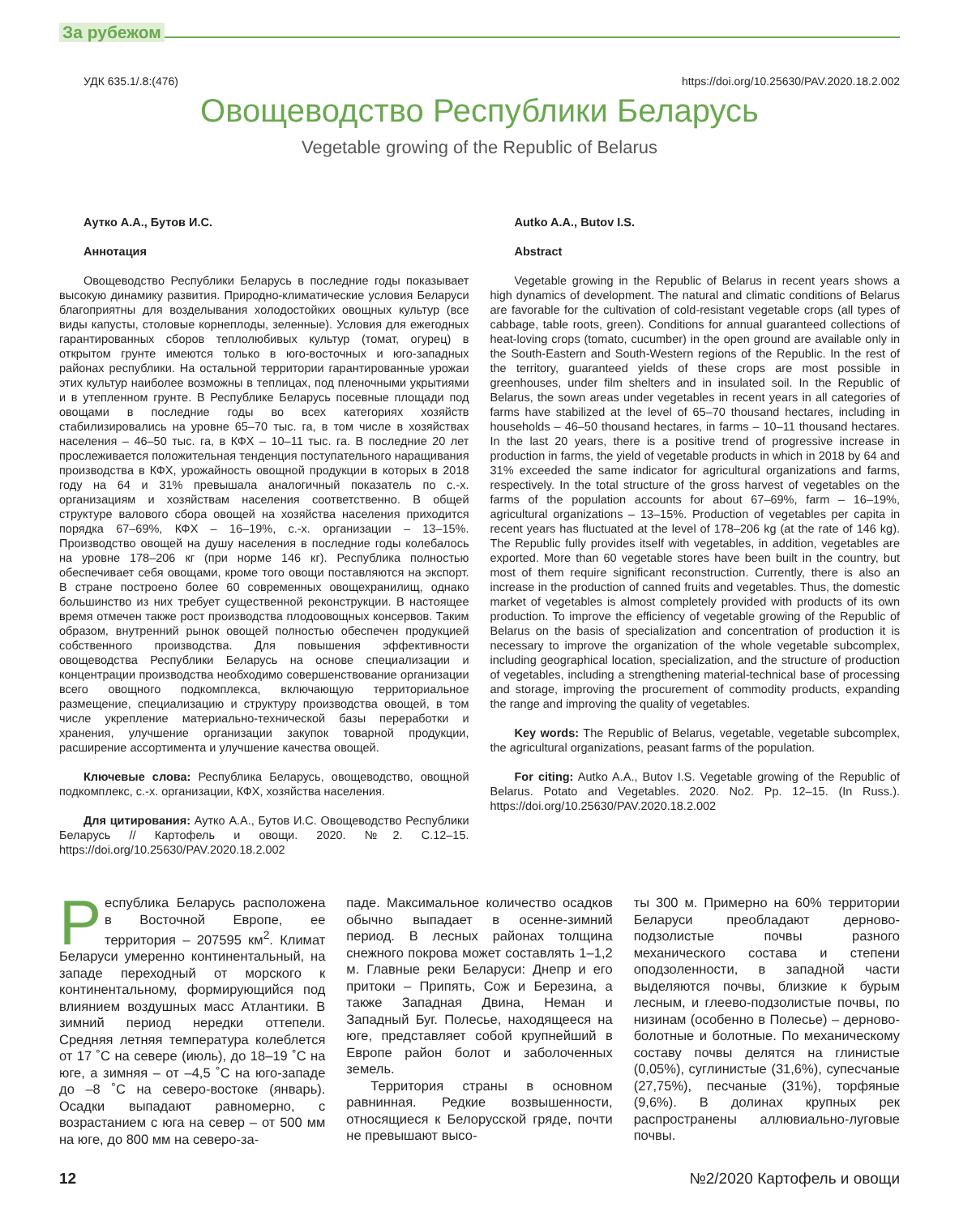За рубежом
УДК 635.1/.8:(476) https://doi.org/10.25630/PAV.2020.18.2.002
Овощеводство Республики Беларусь
Vegetable growing of the Republic of Belarus
Аутко А.А., Бутов И.С.
Аннотация
Овощеводство Республики Беларусь в последние годы показывает высокую динамику развития. Природно-климатические условия Беларуси благоприятны для возделывания холодостойких овощных культур (все виды капусты, столовые корнеплоды, зеленные). Условия для ежегодных гарантированных сборов теплолюбивых культур (томат, огурец) в открытом грунте имеются только в юго-восточных и юго-западных районах республики. На остальной территории гарантированные урожаи этих культур наиболее возможны в теплицах, под пленочными укрытиями и в утепленном грунте. В Республике Беларусь посевные площади под овощами в последние годы во всех категориях хозяйств стабилизировались на уровне 65–70 тыс. га, в том числе в хозяйствах населения – 46–50 тыс. га, в КФХ – 10–11 тыс. га. В последние 20 лет прослеживается положительная тенденция поступательного наращивания производства в КФХ, урожайность овощной продукции в которых в 2018 году на 64 и 31% превышала аналогичный показатель по с.-х. организациям и хозяйствам населения соответственно. В общей структуре валового сбора овощей на хозяйства населения приходится порядка 67–69%, КФХ – 16–19%, с.-х. организации – 13–15%. Производство овощей на душу населения в последние годы колебалось на уровне 178–206 кг (при норме 146 кг). Республика полностью обеспечивает себя овощами, кроме того овощи поставляются на экспорт. В стране построено более 60 современных овощехранилищ, однако большинство из них требует существенной реконструкции. В настоящее время отмечен также рост производства плодоовощных консервов. Таким образом, внутренний рынок овощей полностью обеспечен продукцией собственного производства. Для повышения эффективности овощеводства Республики Беларусь на основе специализации и концентрации производства необходимо совершенствование организации всего овощного подкомплекса, включающую территориальное размещение, специализацию и структуру производства овощей, в том числе укрепление материально-технической базы переработки и хранения, улучшение организации закупок товарной продукции, расширение ассортимента и улучшение качества овощей.
Ключевые слова: Республика Беларусь, овощеводство, овощной подкомплекс, с.-х. организации, КФХ, хозяйства населения.
Для цитирования: Аутко А.А., Бутов И.С. Овощеводство Республики Беларусь // Картофель и овощи. 2020. №2. С.12–15. https://doi.org/10.25630/PAV.2020.18.2.002
Autko A.A., Butov I.S.
Abstract
Vegetable growing in the Republic of Belarus in recent years shows a high dynamics of development. The natural and climatic conditions of Belarus are favorable for the cultivation of cold-resistant vegetable crops (all types of cabbage, table roots, green). Conditions for annual guaranteed collections of heat-loving crops (tomato, cucumber) in the open ground are available only in the South-Eastern and South-Western regions of the Republic. In the rest of the territory, guaranteed yields of these crops are most possible in greenhouses, under film shelters and in insulated soil. In the Republic of Belarus, the sown areas under vegetables in recent years in all categories of farms have stabilized at the level of 65–70 thousand hectares, including in households – 46–50 thousand hectares, in farms – 10–11 thousand hectares. In the last 20 years, there is a positive trend of progressive increase in production in farms, the yield of vegetable products in which in 2018 by 64 and 31% exceeded the same indicator for agricultural organizations and farms, respectively. In the total structure of the gross harvest of vegetables on the farms of the population accounts for about 67–69%, farm – 16–19%, agricultural organizations – 13–15%. Production of vegetables per capita in recent years has fluctuated at the level of 178–206 kg (at the rate of 146 kg). The Republic fully provides itself with vegetables, in addition, vegetables are exported. More than 60 vegetable stores have been built in the country, but most of them require significant reconstruction. Currently, there is also an increase in the production of canned fruits and vegetables. Thus, the domestic market of vegetables is almost completely provided with products of its own production. To improve the efficiency of vegetable growing of the Republic of Belarus on the basis of specialization and concentration of production it is necessary to improve the organization of the whole vegetable subcomplex, including geographical location, specialization, and the structure of production of vegetables, including a strengthening material-technical base of processing and storage, improving the procurement of commodity products, expanding the range and improving the quality of vegetables.
Key words: The Republic of Belarus, vegetable, vegetable subcomplex, the agricultural organizations, peasant farms of the population.
For citing: Autko A.A., Butov I.S. Vegetable growing of the Republic of Belarus. Potato and Vegetables. 2020. No2. Pp. 12–15. (In Russ.). https://doi.org/10.25630/PAV.2020.18.2.002
Республика Беларусь расположена в Восточной Европе, ее территория – 207595 км<sup>2</sup>. Климат Беларуси умеренно континентальный, на западе переходный от морского к континентальному, формирующийся под влиянием воздушных масс Атлантики. В зимний период нередки оттепели. Средняя летняя температура колеблется от 17 ˚С на севере (июль), до 18–19 ˚С на юге, а зимняя – от –4,5 ˚С на юго-западе до –8 ˚С на северо-востоке (январь). Осадки выпадают равномерно, с возрастанием с юга на север – от 500 мм на юге, до 800 мм на северо-за-
паде. Максимальное количество осадков обычно выпадает в осенне-зимний период. В лесных районах толщина снежного покрова может составлять 1–1,2 м. Главные реки Беларуси: Днепр и его притоки – Припять, Сож и Березина, а также Западная Двина, Неман и Западный Буг. Полесье, находящееся на юге, представляет собой крупнейший в Европе район болот и заболоченных земель.
Территория страны в основном равнинная. Редкие возвышенности, относящиеся к Белорусской гряде, почти не превышают высо-
ты 300 м. Примерно на 60% территории Беларуси преобладают дерново-подзолистые почвы разного механического состава и степени оподзоленности, в западной части выделяются почвы, близкие к бурым лесным, и глеево-подзолистые почвы, по низинам (особенно в Полесье) – дерново-болотные и болотные. По механическому составу почвы делятся на глинистые (0,05%), суглинистые (31,6%), супесчаные (27,75%), песчаные (31%), торфяные (9,6%). В долинах крупных рек распространены аллювиально-луговые почвы.
12 №2/2020 Картофель и овощи